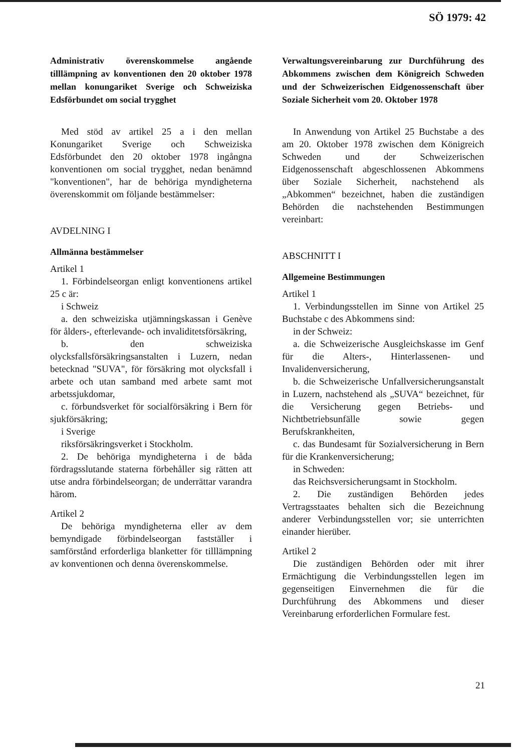SÖ 1979: 42
Administrativ överenskommelse angående tilllämpning av konventionen den 20 oktober 1978 mellan konungariket Sverige och Schweiziska Edsförbundet om social trygghet
Med stöd av artikel 25 a i den mellan Konungariket Sverige och Schweiziska Edsförbundet den 20 oktober 1978 ingångna konventionen om social trygghet, nedan benämnd "konventionen", har de behöriga myndigheterna överenskommit om följande bestämmelser:
AVDELNING I
Allmänna bestämmelser
Artikel 1
1. Förbindelseorgan enligt konventionens artikel 25 c är:
i Schweiz
a. den schweiziska utjämningskassan i Genève för ålders-, efterlevande- och invaliditetsförsäkring,
b. den schweiziska olycksfallsförsäkringsanstalten i Luzern, nedan betecknad "SUVA", för försäkring mot olycksfall i arbete och utan samband med arbete samt mot arbetssjukdomar,
c. förbundsverket för socialförsäkring i Bern för sjukförsäkring;
i Sverige
riksförsäkringsverket i Stockholm.
2. De behöriga myndigheterna i de båda fördragsslutande staterna förbehåller sig rätten att utse andra förbindelseorgan; de underrättar varandra härom.
Artikel 2
De behöriga myndigheterna eller av dem bemyndigade förbindelseorgan fastställer i samförstånd erforderliga blanketter för tilllämpning av konventionen och denna överenskommelse.
Verwaltungsvereinbarung zur Durchführung des Abkommens zwischen dem Königreich Schweden und der Schweizerischen Eidgenossenschaft über Soziale Sicherheit vom 20. Oktober 1978
In Anwendung von Artikel 25 Buchstabe a des am 20. Oktober 1978 zwischen dem Königreich Schweden und der Schweizerischen Eidgenossenschaft abgeschlossenen Abkommens über Soziale Sicherheit, nachstehend als „Abkommen“ bezeichnet, haben die zuständigen Behörden die nachstehenden Bestimmungen vereinbart:
ABSCHNITT I
Allgemeine Bestimmungen
Artikel 1
1. Verbindungsstellen im Sinne von Artikel 25 Buchstabe c des Abkommens sind:
in der Schweiz:
a. die Schweizerische Ausgleichskasse im Genf für die Alters-, Hinterlassenen- und Invalidenversicherung,
b. die Schweizerische Unfallversicherungsanstalt in Luzern, nachstehend als „SUVA“ bezeichnet, für die Versicherung gegen Betriebs- und Nichtbetriebsunfälle sowie gegen Berufskrankheiten,
c. das Bundesamt für Sozialversicherung in Bern für die Krankenversicherung;
in Schweden:
das Reichsversicherungsamt in Stockholm.
2. Die zuständigen Behörden jedes Vertragsstaates behalten sich die Bezeichnung anderer Verbindungsstellen vor; sie unterrichten einander hierüber.
Artikel 2
Die zuständigen Behörden oder mit ihrer Ermächtigung die Verbindungsstellen legen im gegenseitigen Einvernehmen die für die Durchführung des Abkommens und dieser Vereinbarung erforderlichen Formulare fest.
21